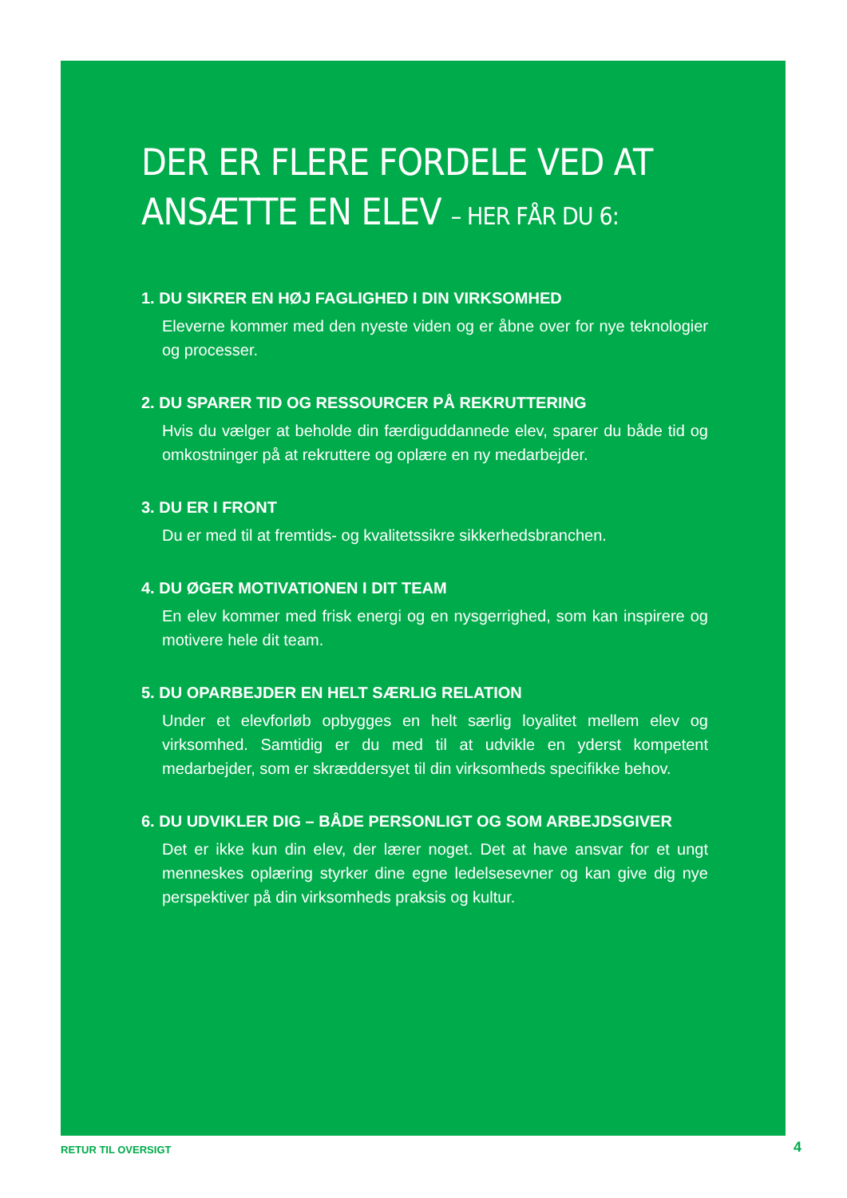DER ER FLERE FORDELE VED AT ANSÆTTE EN ELEV – HER FÅR DU 6:
1. DU SIKRER EN HØJ FAGLIGHED I DIN VIRKSOMHED
Eleverne kommer med den nyeste viden og er åbne over for nye teknologier og processer.
2. DU SPARER TID OG RESSOURCER PÅ REKRUTTERING
Hvis du vælger at beholde din færdiguddannede elev, sparer du både tid og omkostninger på at rekruttere og oplære en ny medarbejder.
3. DU ER I FRONT
Du er med til at fremtids- og kvalitetssikre sikkerhedsbranchen.
4. DU ØGER MOTIVATIONEN I DIT TEAM
En elev kommer med frisk energi og en nysgerrighed, som kan inspirere og motivere hele dit team.
5. DU OPARBEJDER EN HELT SÆRLIG RELATION
Under et elevforløb opbygges en helt særlig loyalitet mellem elev og virksomhed. Samtidig er du med til at udvikle en yderst kompetent medarbejder, som er skræddersyet til din virksomheds specifikke behov.
6. DU UDVIKLER DIG – BÅDE PERSONLIGT OG SOM ARBEJDSGIVER
Det er ikke kun din elev, der lærer noget. Det at have ansvar for et ungt menneskes oplæring styrker dine egne ledelsesevner og kan give dig nye perspektiver på din virksomheds praksis og kultur.
RETUR TIL OVERSIGT 4